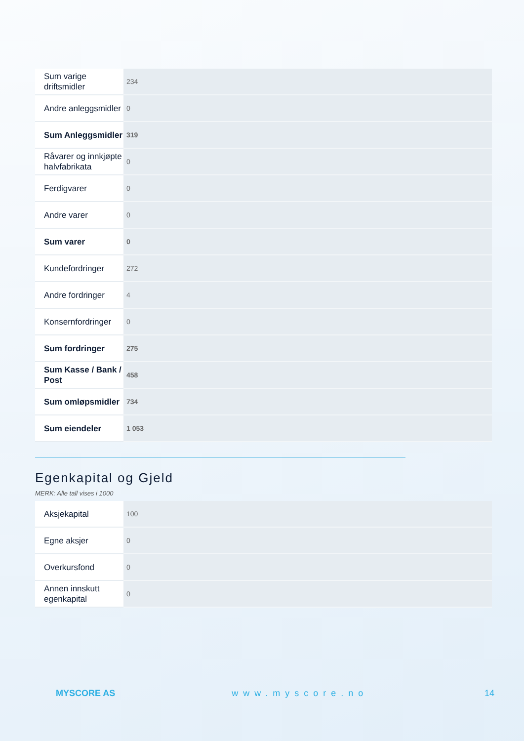| Sum varige driftsmidler | 234 |
| Andre anleggsmidler | 0 |
| Sum Anleggsmidler | 319 |
| Råvarer og innkjøpte halvfabrikata | 0 |
| Ferdigvarer | 0 |
| Andre varer | 0 |
| Sum varer | 0 |
| Kundefordringer | 272 |
| Andre fordringer | 4 |
| Konsernfordringer | 0 |
| Sum fordringer | 275 |
| Sum Kasse / Bank / Post | 458 |
| Sum omløpsmidler | 734 |
| Sum eiendeler | 1 053 |
Egenkapital og Gjeld
MERK: Alle tall vises i 1000
| Aksjekapital | 100 |
| Egne aksjer | 0 |
| Overkursfond | 0 |
| Annen innskutt egenkapital | 0 |
MYSCORE AS www.myscore.no 14